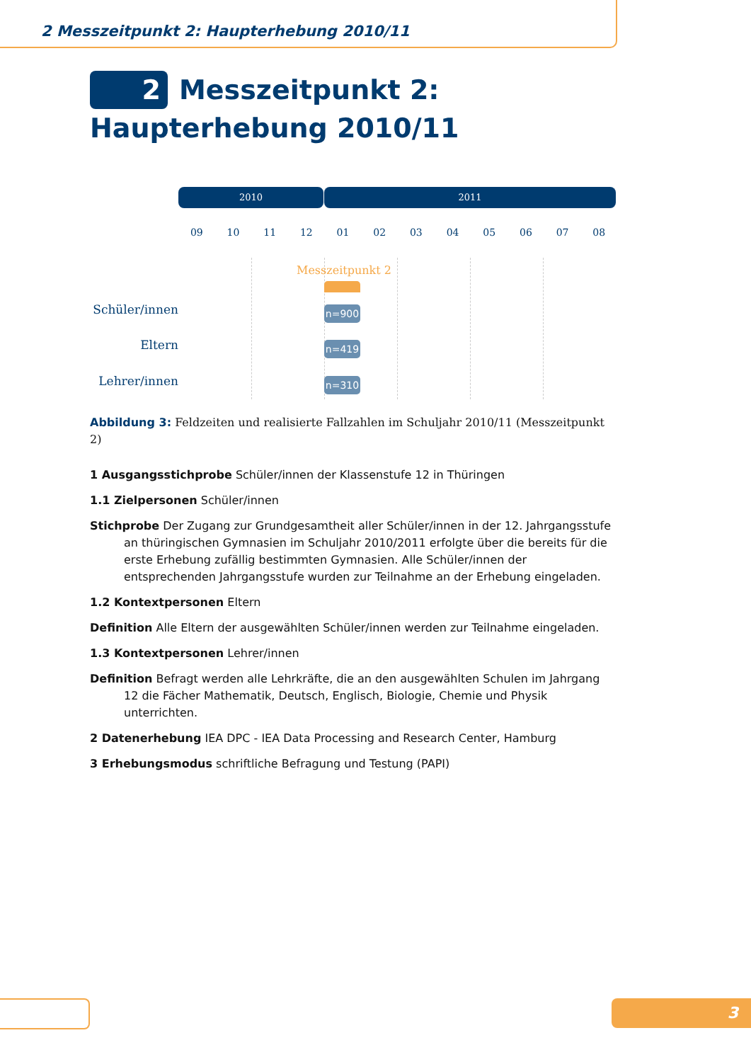2 Messzeitpunkt 2: Haupterhebung 2010/11
2 Messzeitpunkt 2: Haupterhebung 2010/11
2010 2011
09 10 11 12 01 02 03 04 05 06 07 08
Messzeitpunkt 2
Schüler/innen n=900
Eltern n=419
Lehrer/innen n=310
Abbildung 3: Feldzeiten und realisierte Fallzahlen im Schuljahr 2010/11 (Messzeitpunkt 2)
1 Ausgangsstichprobe Schüler/innen der Klassenstufe 12 in Thüringen
1.1 Zielpersonen Schüler/innen
Stichprobe Der Zugang zur Grundgesamtheit aller Schüler/innen in der 12. Jahrgangsstufe an thüringischen Gymnasien im Schuljahr 2010/2011 erfolgte über die bereits für die erste Erhebung zufällig bestimmten Gymnasien. Alle Schüler/innen der entsprechenden Jahrgangsstufe wurden zur Teilnahme an der Erhebung eingeladen.
1.2 Kontextpersonen Eltern
Definition Alle Eltern der ausgewählten Schüler/innen werden zur Teilnahme eingeladen.
1.3 Kontextpersonen Lehrer/innen
Definition Befragt werden alle Lehrkräfte, die an den ausgewählten Schulen im Jahrgang 12 die Fächer Mathematik, Deutsch, Englisch, Biologie, Chemie und Physik unterrichten.
2 Datenerhebung IEA DPC - IEA Data Processing and Research Center, Hamburg
3 Erhebungsmodus schriftliche Befragung und Testung (PAPI)
3